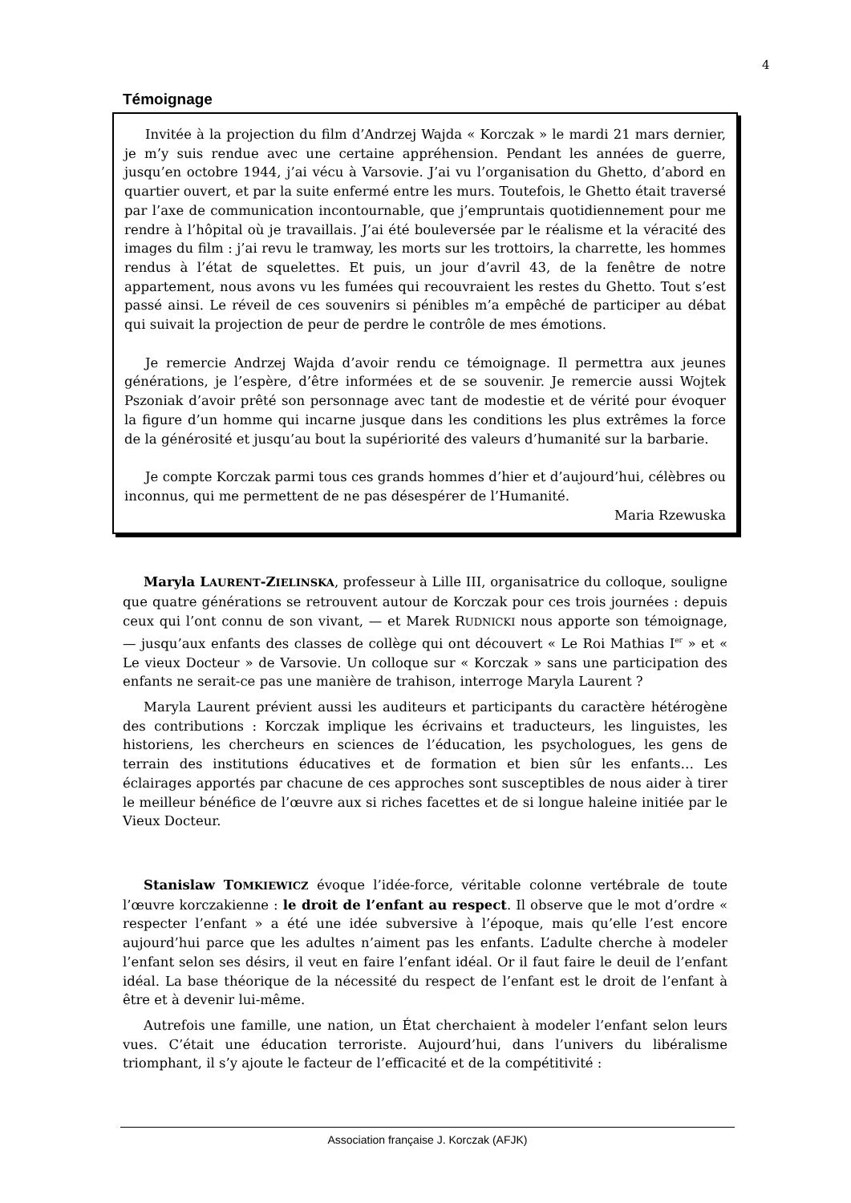4
Témoignage
Invitée à la projection du film d’Andrzej Wajda « Korczak » le mardi 21 mars dernier, je m’y suis rendue avec une certaine appréhension. Pendant les années de guerre, jusqu’en octobre 1944, j’ai vécu à Varsovie. J’ai vu l’organisation du Ghetto, d’abord en quartier ouvert, et par la suite enfermé entre les murs. Toutefois, le Ghetto était traversé par l’axe de communication incontournable, que j’empruntais quotidiennement pour me rendre à l’hôpital où je travaillais. J’ai été bouleversée par le réalisme et la véracité des images du film : j’ai revu le tramway, les morts sur les trottoirs, la charrette, les hommes rendus à l’état de squelettes. Et puis, un jour d’avril 43, de la fenêtre de notre appartement, nous avons vu les fumées qui recouvraient les restes du Ghetto. Tout s’est passé ainsi. Le réveil de ces souvenirs si pénibles m’a empêché de participer au débat qui suivait la projection de peur de perdre le contrôle de mes émotions.
Je remercie Andrzej Wajda d’avoir rendu ce témoignage. Il permettra aux jeunes générations, je l’espère, d’être informées et de se souvenir. Je remercie aussi Wojtek Pszoniak d’avoir prêté son personnage avec tant de modestie et de vérité pour évoquer la figure d’un homme qui incarne jusque dans les conditions les plus extrêmes la force de la générosité et jusqu’au bout la supériorité des valeurs d’humanité sur la barbarie.
Je compte Korczak parmi tous ces grands hommes d’hier et d’aujourd’hui, célèbres ou inconnus, qui me permettent de ne pas désespérer de l’Humanité.
Maria Rzewuska
Maryla LAURENT-ZIELINSKA, professeur à Lille III, organisatrice du colloque, souligne que quatre générations se retrouvent autour de Korczak pour ces trois journées : depuis ceux qui l’ont connu de son vivant, — et Marek RUDNICKI nous apporte son témoignage, — jusqu’aux enfants des classes de collège qui ont découvert « Le Roi Mathias I<sup>er</sup> » et « Le vieux Docteur » de Varsovie. Un colloque sur « Korczak » sans une participation des enfants ne serait-ce pas une manière de trahison, interroge Maryla Laurent ?
Maryla Laurent prévient aussi les auditeurs et participants du caractère hétérogène des contributions : Korczak implique les écrivains et traducteurs, les linguistes, les historiens, les chercheurs en sciences de l’éducation, les psychologues, les gens de terrain des institutions éducatives et de formation et bien sûr les enfants… Les éclairages apportés par chacune de ces approches sont susceptibles de nous aider à tirer le meilleur bénéfice de l’œuvre aux si riches facettes et de si longue haleine initiée par le Vieux Docteur.
Stanislaw TOMKIEWICZ évoque l’idée-force, véritable colonne vertébrale de toute l’œuvre korczakienne : le droit de l’enfant au respect. Il observe que le mot d’ordre « respecter l’enfant » a été une idée subversive à l’époque, mais qu’elle l’est encore aujourd’hui parce que les adultes n’aiment pas les enfants. L’adulte cherche à modeler l’enfant selon ses désirs, il veut en faire l’enfant idéal. Or il faut faire le deuil de l’enfant idéal. La base théorique de la nécessité du respect de l’enfant est le droit de l’enfant à être et à devenir lui-même.
Autrefois une famille, une nation, un État cherchaient à modeler l’enfant selon leurs vues. C’était une éducation terroriste. Aujourd’hui, dans l’univers du libéralisme triomphant, il s’y ajoute le facteur de l’efficacité et de la compétitivité :
Association française J. Korczak (AFJK)